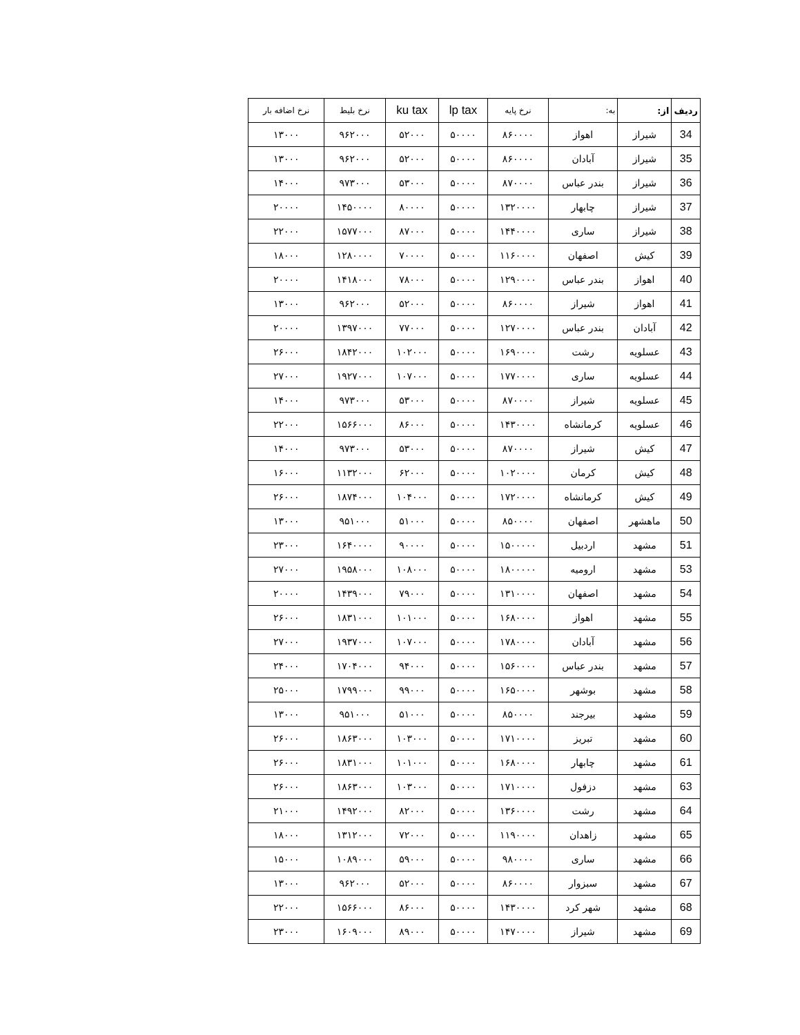| ردیف | از: | به: | نرخ پایه | lp tax | ku tax | نرخ بلیط | نرخ اضافه بار |
| --- | --- | --- | --- | --- | --- | --- | --- |
| 34 | شیراز | اهواز | ۸۶۰۰۰۰ | ۵۰۰۰۰ | ۵۲۰۰۰ | ۹۶۲۰۰۰ | ۱۳۰۰۰ |
| 35 | شیراز | آبادان | ۸۶۰۰۰۰ | ۵۰۰۰۰ | ۵۲۰۰۰ | ۹۶۲۰۰۰ | ۱۳۰۰۰ |
| 36 | شیراز | بندر عباس | ۸۷۰۰۰۰ | ۵۰۰۰۰ | ۵۳۰۰۰ | ۹۷۳۰۰۰ | ۱۴۰۰۰ |
| 37 | شیراز | چابهار | ۱۳۲۰۰۰۰ | ۵۰۰۰۰ | ۸۰۰۰۰ | ۱۴۵۰۰۰۰ | ۲۰۰۰۰ |
| 38 | شیراز | ساری | ۱۴۴۰۰۰۰ | ۵۰۰۰۰ | ۸۷۰۰۰ | ۱۵۷۷۰۰۰ | ۲۲۰۰۰ |
| 39 | کیش | اصفهان | ۱۱۶۰۰۰۰ | ۵۰۰۰۰ | ۷۰۰۰۰ | ۱۲۸۰۰۰۰ | ۱۸۰۰۰ |
| 40 | اهواز | بندر عباس | ۱۲۹۰۰۰۰ | ۵۰۰۰۰ | ۷۸۰۰۰ | ۱۴۱۸۰۰۰ | ۲۰۰۰۰ |
| 41 | اهواز | شیراز | ۸۶۰۰۰۰ | ۵۰۰۰۰ | ۵۲۰۰۰ | ۹۶۲۰۰۰ | ۱۳۰۰۰ |
| 42 | آبادان | بندر عباس | ۱۲۷۰۰۰۰ | ۵۰۰۰۰ | ۷۷۰۰۰ | ۱۳۹۷۰۰۰ | ۲۰۰۰۰ |
| 43 | عسلویه | رشت | ۱۶۹۰۰۰۰ | ۵۰۰۰۰ | ۱۰۲۰۰۰ | ۱۸۴۲۰۰۰ | ۲۶۰۰۰ |
| 44 | عسلویه | ساری | ۱۷۷۰۰۰۰ | ۵۰۰۰۰ | ۱۰۷۰۰۰ | ۱۹۲۷۰۰۰ | ۲۷۰۰۰ |
| 45 | عسلویه | شیراز | ۸۷۰۰۰۰ | ۵۰۰۰۰ | ۵۳۰۰۰ | ۹۷۳۰۰۰ | ۱۴۰۰۰ |
| 46 | عسلویه | کرمانشاه | ۱۴۳۰۰۰۰ | ۵۰۰۰۰ | ۸۶۰۰۰ | ۱۵۶۶۰۰۰ | ۲۲۰۰۰ |
| 47 | کیش | شیراز | ۸۷۰۰۰۰ | ۵۰۰۰۰ | ۵۳۰۰۰ | ۹۷۳۰۰۰ | ۱۴۰۰۰ |
| 48 | کیش | کرمان | ۱۰۲۰۰۰۰ | ۵۰۰۰۰ | ۶۲۰۰۰ | ۱۱۳۲۰۰۰ | ۱۶۰۰۰ |
| 49 | کیش | کرمانشاه | ۱۷۲۰۰۰۰ | ۵۰۰۰۰ | ۱۰۴۰۰۰ | ۱۸۷۴۰۰۰ | ۲۶۰۰۰ |
| 50 | ماهشهر | اصفهان | ۸۵۰۰۰۰ | ۵۰۰۰۰ | ۵۱۰۰۰ | ۹۵۱۰۰۰ | ۱۳۰۰۰ |
| 51 | مشهد | اردبیل | ۱۵۰۰۰۰۰ | ۵۰۰۰۰ | ۹۰۰۰۰ | ۱۶۴۰۰۰۰ | ۲۳۰۰۰ |
| 53 | مشهد | ارومیه | ۱۸۰۰۰۰۰ | ۵۰۰۰۰ | ۱۰۸۰۰۰ | ۱۹۵۸۰۰۰ | ۲۷۰۰۰ |
| 54 | مشهد | اصفهان | ۱۳۱۰۰۰۰ | ۵۰۰۰۰ | ۷۹۰۰۰ | ۱۴۳۹۰۰۰ | ۲۰۰۰۰ |
| 55 | مشهد | اهواز | ۱۶۸۰۰۰۰ | ۵۰۰۰۰ | ۱۰۱۰۰۰ | ۱۸۳۱۰۰۰ | ۲۶۰۰۰ |
| 56 | مشهد | آبادان | ۱۷۸۰۰۰۰ | ۵۰۰۰۰ | ۱۰۷۰۰۰ | ۱۹۳۷۰۰۰ | ۲۷۰۰۰ |
| 57 | مشهد | بندر عباس | ۱۵۶۰۰۰۰ | ۵۰۰۰۰ | ۹۴۰۰۰ | ۱۷۰۴۰۰۰ | ۲۴۰۰۰ |
| 58 | مشهد | بوشهر | ۱۶۵۰۰۰۰ | ۵۰۰۰۰ | ۹۹۰۰۰ | ۱۷۹۹۰۰۰ | ۲۵۰۰۰ |
| 59 | مشهد | بیرجند | ۸۵۰۰۰۰ | ۵۰۰۰۰ | ۵۱۰۰۰ | ۹۵۱۰۰۰ | ۱۳۰۰۰ |
| 60 | مشهد | تبریز | ۱۷۱۰۰۰۰ | ۵۰۰۰۰ | ۱۰۳۰۰۰ | ۱۸۶۳۰۰۰ | ۲۶۰۰۰ |
| 61 | مشهد | چابهار | ۱۶۸۰۰۰۰ | ۵۰۰۰۰ | ۱۰۱۰۰۰ | ۱۸۳۱۰۰۰ | ۲۶۰۰۰ |
| 63 | مشهد | دزفول | ۱۷۱۰۰۰۰ | ۵۰۰۰۰ | ۱۰۳۰۰۰ | ۱۸۶۳۰۰۰ | ۲۶۰۰۰ |
| 64 | مشهد | رشت | ۱۳۶۰۰۰۰ | ۵۰۰۰۰ | ۸۲۰۰۰ | ۱۴۹۲۰۰۰ | ۲۱۰۰۰ |
| 65 | مشهد | زاهدان | ۱۱۹۰۰۰۰ | ۵۰۰۰۰ | ۷۲۰۰۰ | ۱۳۱۲۰۰۰ | ۱۸۰۰۰ |
| 66 | مشهد | ساری | ۹۸۰۰۰۰ | ۵۰۰۰۰ | ۵۹۰۰۰ | ۱۰۸۹۰۰۰ | ۱۵۰۰۰ |
| 67 | مشهد | سبزوار | ۸۶۰۰۰۰ | ۵۰۰۰۰ | ۵۲۰۰۰ | ۹۶۲۰۰۰ | ۱۳۰۰۰ |
| 68 | مشهد | شهر کرد | ۱۴۳۰۰۰۰ | ۵۰۰۰۰ | ۸۶۰۰۰ | ۱۵۶۶۰۰۰ | ۲۲۰۰۰ |
| 69 | مشهد | شیراز | ۱۴۷۰۰۰۰ | ۵۰۰۰۰ | ۸۹۰۰۰ | ۱۶۰۹۰۰۰ | ۲۳۰۰۰ |